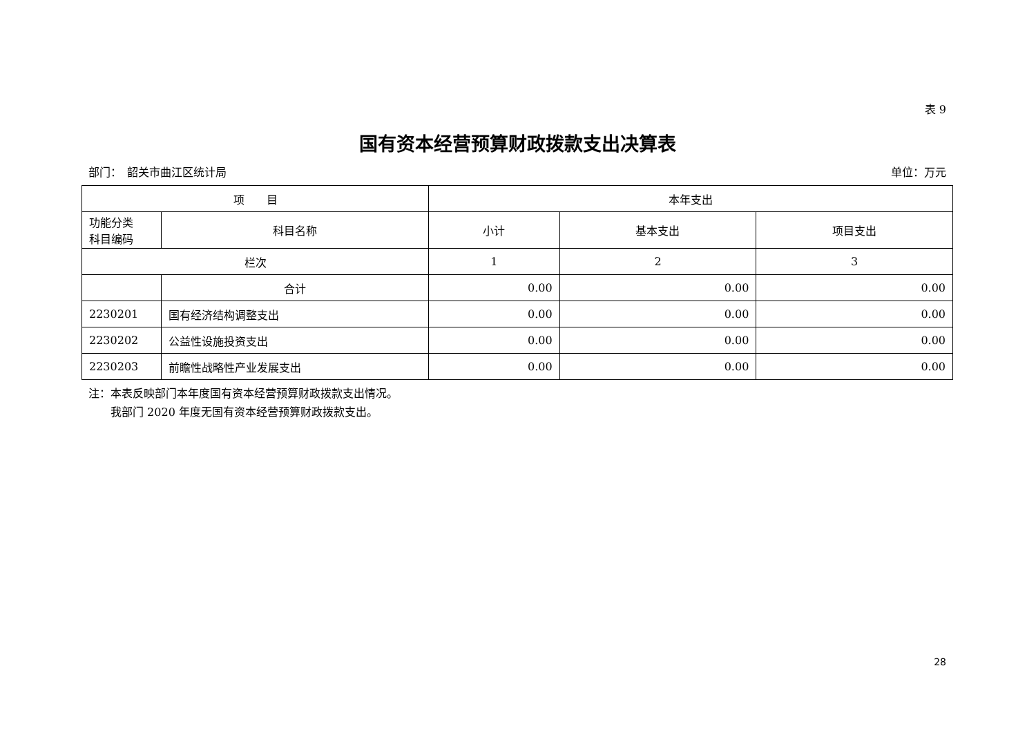表 9
国有资本经营预算财政拨款支出决算表
部门：　韶关市曲江区统计局 单位：万元
| 项 目 | | 本年支出 | | |
| --- | --- | --- | --- | --- |
| 功能分类 科目编码 | 科目名称 | 小计 | 基本支出 | 项目支出 |
| 栏次 | | 1 | 2 | 3 |
| | 合计 | 0.00 | 0.00 | 0.00 |
| 2230201 | 国有经济结构调整支出 | 0.00 | 0.00 | 0.00 |
| 2230202 | 公益性设施投资支出 | 0.00 | 0.00 | 0.00 |
| 2230203 | 前瞻性战略性产业发展支出 | 0.00 | 0.00 | 0.00 |
注：本表反映部门本年度国有资本经营预算财政拨款支出情况。
　　我部门 2020 年度无国有资本经营预算财政拨款支出。
28